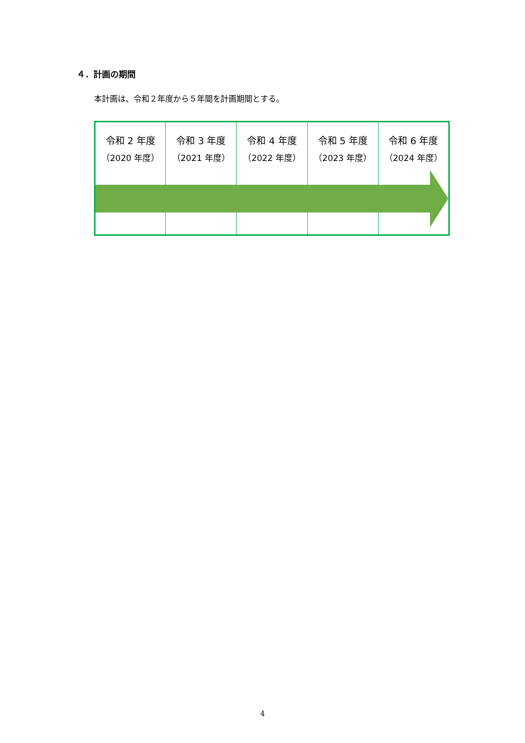４．計画の期間
本計画は、令和２年度から５年間を計画期間とする。
| 令和 2 年度 （2020 年度） | 令和 3 年度 （2021 年度） | 令和 4 年度 （2022 年度） | 令和 5 年度 （2023 年度） | 令和 6 年度 （2024 年度） |
4